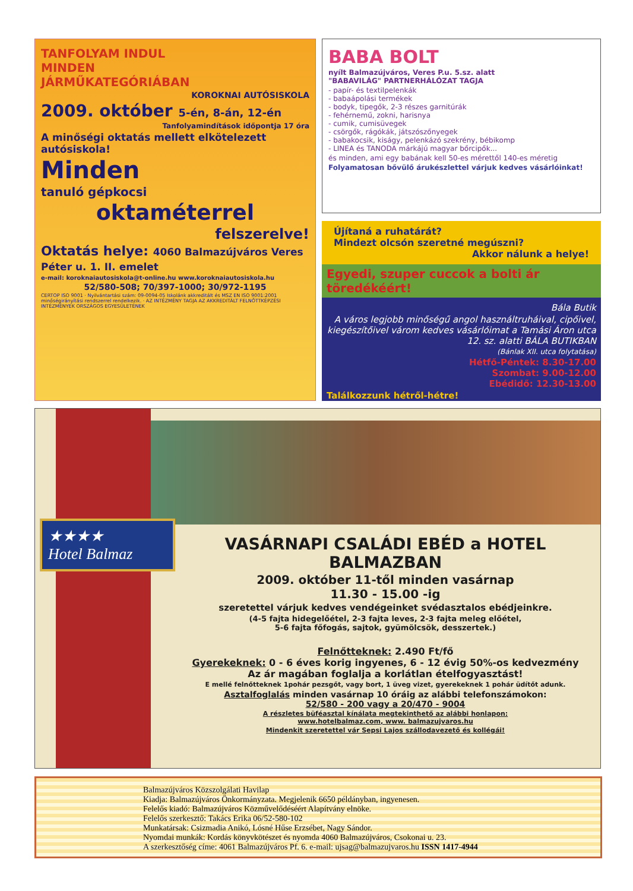TANFOLYAM INDUL
MINDEN
JÁRMŰKATEGÓRIÁBAN
KOROKNAI AUTÓSISKOLA
2009. október 5-én, 8-án, 12-én
Tanfolyamindítások időpontja 17 óra
A minőségi oktatás mellett elkötelezett autósiskola!
Minden
tanuló gépkocsi
oktaméterrel
felszerelve!
Oktatás helye: 4060 Balmazújváros Veres Péter u. 1. II. emelet
e-mail: koroknaiautosiskola@t-online.hu www.koroknaiautosiskola.hu
52/580-508; 70/397-1000; 30/972-1195
CERTOP ISO 9001 · Nyilvántartási szám: 09-0094-05 Iskolánk akkreditált és MSZ EN ISO 9001:2001 minőségirányítási rendszerrel rendelkezik. · AZ INTÉZMÉNY TAGJA AZ AKKREDITÁLT FELNŐTTKÉPZÉSI INTÉZMÉNYEK ORSZÁGOS EGYESÜLETÉNEK
BABA BOLT
nyílt Balmazújváros, Veres P.u. 5.sz. alatt
"BABAVILÁG" PARTNERHÁLÓZAT TAGJA
- papír- és textilpelenkák
- babaápolási termékek
- bodyk, tipegők, 2-3 részes garnitúrák
- fehérnemű, zokni, harisnya
- cumik, cumisüvegek
- csörgők, rágókák, játszószőnyegek
- babakocsik, kiságy, pelenkázó szekrény, bébikomp
- LINEA és TANODA márkájú magyar bőrcipők...
és minden, ami egy babának kell 50-es mérettől 140-es méretig
Folyamatosan bővülő árukészlettel várjuk kedves vásárlóinkat!
Újítaná a ruhatárát?
Mindezt olcsón szeretné megúszni?
Akkor nálunk a helye!
Egyedi, szuper cuccok a bolti ár töredékéért!
Bála Butik
A város legjobb minőségű angol használtruháival, cipőivel, kiegészítőivel várom kedves vásárlóimat a Tamási Áron utca 12. sz. alatti BÁLA BUTIKBAN
(Bánlak XII. utca folytatása)
Hétfő-Péntek: 8.30-17.00
Szombat: 9.00-12.00
Ebédidő: 12.30-13.00
Találkozzunk hétről-hétre!
★★★★
Hotel Balmaz
VASÁRNAPI CSALÁDI EBÉD a HOTEL BALMAZBAN
2009. október 11-től minden vasárnap
11.30 - 15.00 -ig
szeretettel várjuk kedves vendégeinket svédasztalos ebédjeinkre.
(4-5 fajta hidegelőétel, 2-3 fajta leves, 2-3 fajta meleg előétel,
5-6 fajta főfogás, sajtok, gyümölcsök, desszertek.)
Felnőtteknek: 2.490 Ft/fő
Gyerekeknek: 0 - 6 éves korig ingyenes, 6 - 12 évig 50%-os kedvezmény
Az ár magában foglalja a korlátlan ételfogyasztást!
E mellé felnőtteknek 1pohár pezsgőt, vagy bort, 1 üveg vizet, gyerekeknek 1 pohár üdítőt adunk.
Asztalfoglalás minden vasárnap 10 óráig az alábbi telefonszámokon:
52/580 - 200 vagy a 20/470 - 9004
A részletes büféasztal kínálata megtekinthető az alábbi honlapon:
www.hotelbalmaz.com, www. balmazujvaros.hu
Mindenkit szeretettel vár Sepsi Lajos szállodavezető és kollégái!
Balmazújváros Közszolgálati Havilap
Kiadja: Balmazújváros Önkormányzata. Megjelenik 6650 példányban, ingyenesen.
Felelős kiadó: Balmazújváros Közművelődéséért Alapítvány elnöke.
Felelős szerkesztő: Takács Erika 06/52-580-102
Munkatársak: Csizmadia Anikó, Lósné Hűse Erzsébet, Nagy Sándor.
Nyomdai munkák: Kordás könyvkötészet és nyomda 4060 Balmazújváros, Csokonai u. 23.
A szerkesztőség címe: 4061 Balmazújváros Pf. 6. e-mail: ujsag@balmazujvaros.hu ISSN 1417-4944